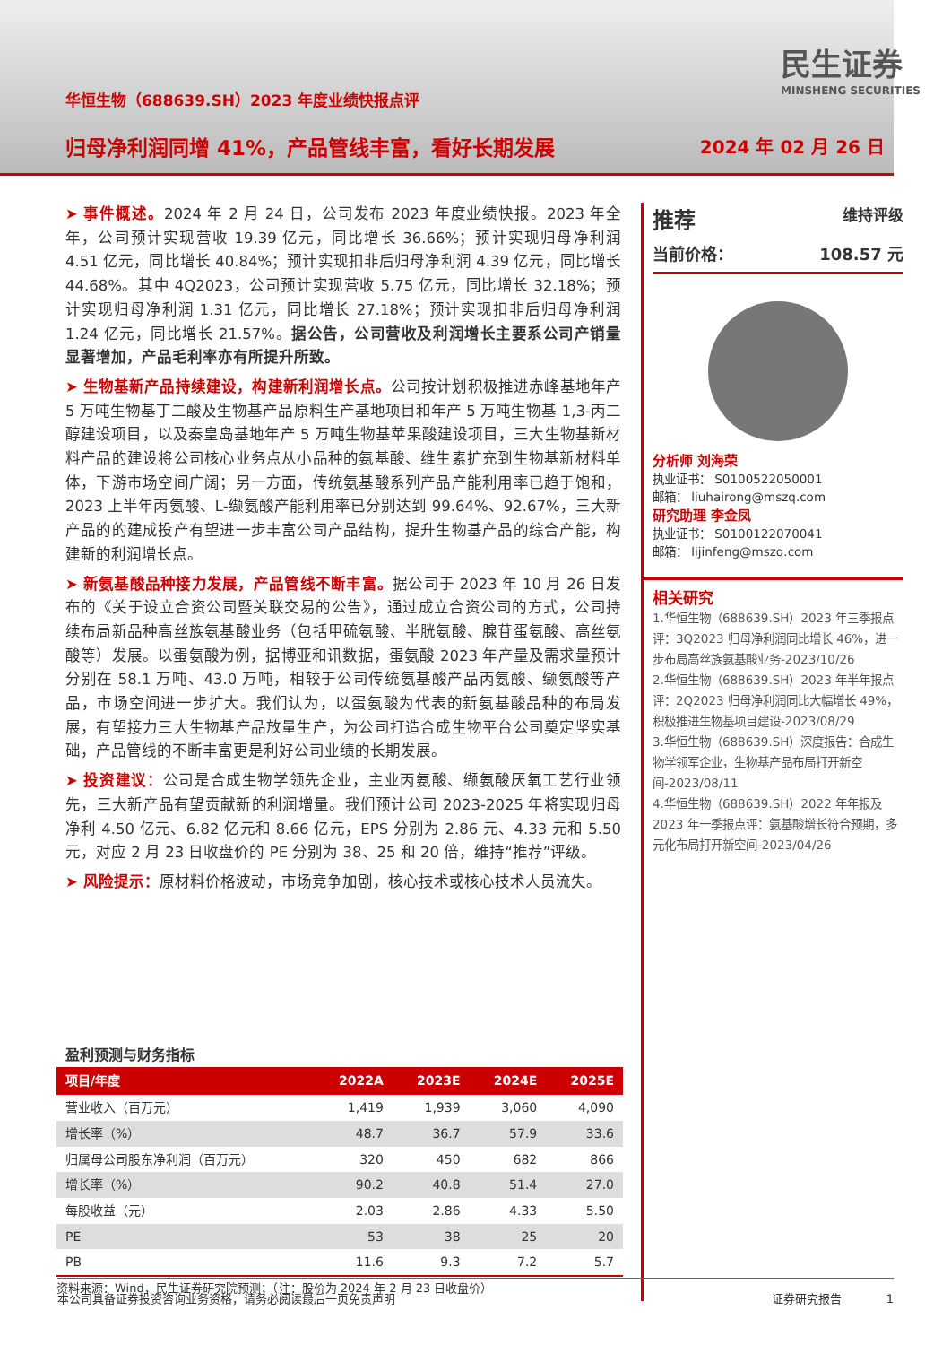华恒生物（688639.SH）2023 年度业绩快报点评
归母净利润同增 41%，产品管线丰富，看好长期发展
民生证券
MINSHENG SECURITIES
2024 年 02 月 26 日
➤ 事件概述。2024 年 2 月 24 日，公司发布 2023 年度业绩快报。2023 年全年，公司预计实现营收 19.39 亿元，同比增长 36.66%；预计实现归母净利润 4.51 亿元，同比增长 40.84%；预计实现扣非后归母净利润 4.39 亿元，同比增长 44.68%。其中 4Q2023，公司预计实现营收 5.75 亿元，同比增长 32.18%；预计实现归母净利润 1.31 亿元，同比增长 27.18%；预计实现扣非后归母净利润 1.24 亿元，同比增长 21.57%。据公告，公司营收及利润增长主要系公司产销量显著增加，产品毛利率亦有所提升所致。
➤ 生物基新产品持续建设，构建新利润增长点。公司按计划积极推进赤峰基地年产 5 万吨生物基丁二酸及生物基产品原料生产基地项目和年产 5 万吨生物基 1,3-丙二醇建设项目，以及秦皇岛基地年产 5 万吨生物基苹果酸建设项目，三大生物基新材料产品的建设将公司核心业务点从小品种的氨基酸、维生素扩充到生物基新材料单体，下游市场空间广阔；另一方面，传统氨基酸系列产品产能利用率已趋于饱和，2023 上半年丙氨酸、L-缬氨酸产能利用率已分别达到 99.64%、92.67%，三大新产品的的建成投产有望进一步丰富公司产品结构，提升生物基产品的综合产能，构建新的利润增长点。
➤ 新氨基酸品种接力发展，产品管线不断丰富。据公司于 2023 年 10 月 26 日发布的《关于设立合资公司暨关联交易的公告》，通过成立合资公司的方式，公司持续布局新品种高丝族氨基酸业务（包括甲硫氨酸、半胱氨酸、腺苷蛋氨酸、高丝氨酸等）发展。以蛋氨酸为例，据博亚和讯数据，蛋氨酸 2023 年产量及需求量预计分别在 58.1 万吨、43.0 万吨，相较于公司传统氨基酸产品丙氨酸、缬氨酸等产品，市场空间进一步扩大。我们认为，以蛋氨酸为代表的新氨基酸品种的布局发展，有望接力三大生物基产品放量生产，为公司打造合成生物平台公司奠定坚实基础，产品管线的不断丰富更是利好公司业绩的长期发展。
➤ 投资建议：公司是合成生物学领先企业，主业丙氨酸、缬氨酸厌氧工艺行业领先，三大新产品有望贡献新的利润增量。我们预计公司 2023-2025 年将实现归母净利 4.50 亿元、6.82 亿元和 8.66 亿元，EPS 分别为 2.86 元、4.33 元和 5.50 元，对应 2 月 23 日收盘价的 PE 分别为 38、25 和 20 倍，维持“推荐”评级。
➤ 风险提示：原材料价格波动，市场竞争加剧，核心技术或核心技术人员流失。
盈利预测与财务指标
| 项目/年度 | 2022A | 2023E | 2024E | 2025E |
| --- | --- | --- | --- | --- |
| 营业收入（百万元） | 1,419 | 1,939 | 3,060 | 4,090 |
| 增长率（%） | 48.7 | 36.7 | 57.9 | 33.6 |
| 归属母公司股东净利润（百万元） | 320 | 450 | 682 | 866 |
| 增长率（%） | 90.2 | 40.8 | 51.4 | 27.0 |
| 每股收益（元） | 2.03 | 2.86 | 4.33 | 5.50 |
| PE | 53 | 38 | 25 | 20 |
| PB | 11.6 | 9.3 | 7.2 | 5.7 |
资料来源：Wind，民生证券研究院预测；（注：股价为 2024 年 2 月 23 日收盘价）
推荐 维持评级
当前价格： 108.57 元
分析师 刘海荣
执业证书： S0100522050001
邮箱： liuhairong@mszq.com
研究助理 李金凤
执业证书： S0100122070041
邮箱： lijinfeng@mszq.com
相关研究
1.华恒生物（688639.SH）2023 年三季报点评：3Q2023 归母净利润同比增长 46%，进一步布局高丝族氨基酸业务-2023/10/26
2.华恒生物（688639.SH）2023 年半年报点评：2Q2023 归母净利润同比大幅增长 49%，积极推进生物基项目建设-2023/08/29
3.华恒生物（688639.SH）深度报告：合成生物学领军企业，生物基产品布局打开新空间-2023/08/11
4.华恒生物（688639.SH）2022 年年报及 2023 年一季报点评：氨基酸增长符合预期，多元化布局打开新空间-2023/04/26
本公司具备证券投资咨询业务资格，请务必阅读最后一页免责声明 证券研究报告 1